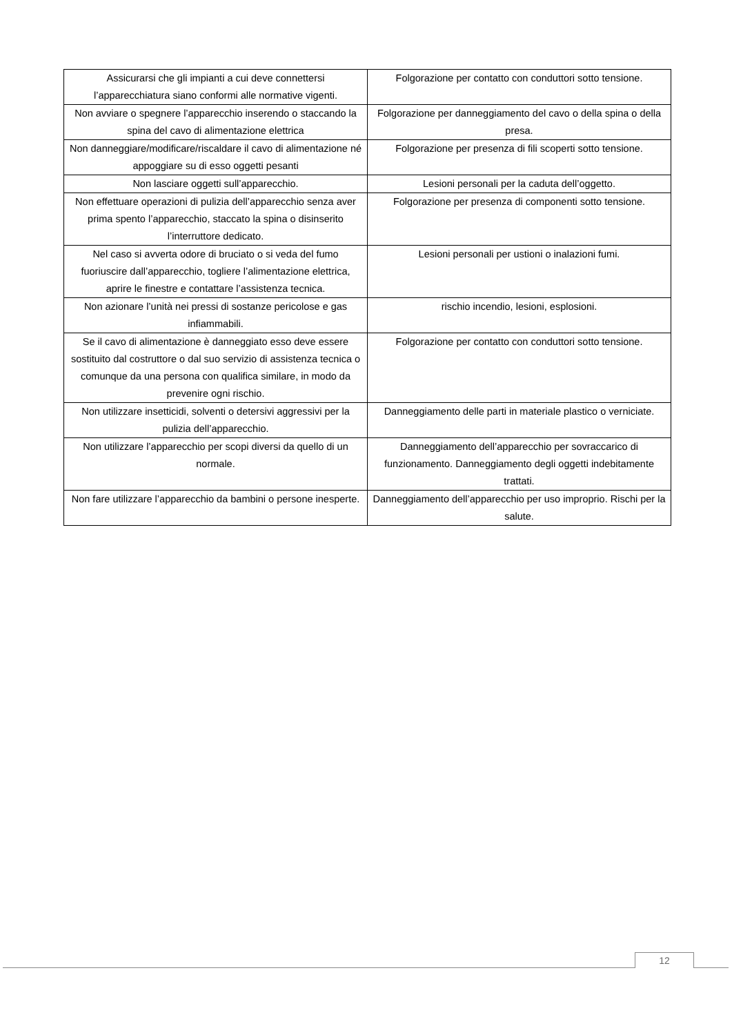| Assicurarsi che gli impianti a cui deve connettersi l’apparecchiatura siano conformi alle normative vigenti. | Folgorazione per contatto con conduttori sotto tensione. |
| Non avviare o spegnere l’apparecchio inserendo o staccando la spina del cavo di alimentazione elettrica | Folgorazione per danneggiamento del cavo o della spina o della presa. |
| Non danneggiare/modificare/riscaldare il cavo di alimentazione né appoggiare su di esso oggetti pesanti | Folgorazione per presenza di fili scoperti sotto tensione. |
| Non lasciare oggetti sull’apparecchio. | Lesioni personali per la caduta dell’oggetto. |
| Non effettuare operazioni di pulizia dell’apparecchio senza aver prima spento l’apparecchio, staccato la spina o disinserito l’interruttore dedicato. | Folgorazione per presenza di componenti sotto tensione. |
| Nel caso si avverta odore di bruciato o si veda del fumo fuoriuscire dall’apparecchio, togliere l’alimentazione elettrica, aprire le finestre e contattare l’assistenza tecnica. | Lesioni personali per ustioni o inalazioni fumi. |
| Non azionare l’unità nei pressi di sostanze pericolose e gas infiammabili. | rischio incendio, lesioni, esplosioni. |
| Se il cavo di alimentazione è danneggiato esso deve essere sostituito dal costruttore o dal suo servizio di assistenza tecnica o comunque da una persona con qualifica similare, in modo da prevenire ogni rischio. | Folgorazione per contatto con conduttori sotto tensione. |
| Non utilizzare insetticidi, solventi o detersivi aggressivi per la pulizia dell’apparecchio. | Danneggiamento delle parti in materiale plastico o verniciate. |
| Non utilizzare l’apparecchio per scopi diversi da quello di un normale. | Danneggiamento dell’apparecchio per sovraccarico di funzionamento. Danneggiamento degli oggetti indebitamente trattati. |
| Non fare utilizzare l’apparecchio da bambini o persone inesperte. | Danneggiamento dell’apparecchio per uso improprio. Rischi per la salute. |
12